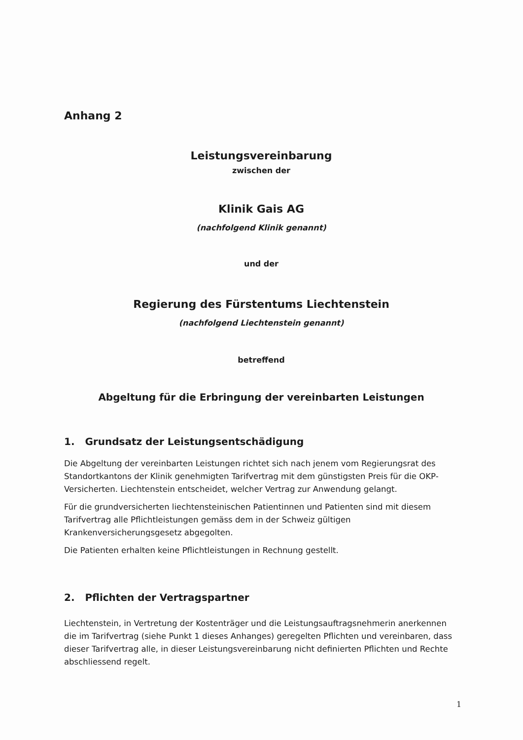Anhang 2
Leistungsvereinbarung
zwischen der
Klinik Gais AG
(nachfolgend Klinik genannt)
und der
Regierung des Fürstentums Liechtenstein
(nachfolgend Liechtenstein genannt)
betreffend
Abgeltung für die Erbringung der vereinbarten Leistungen
1. Grundsatz der Leistungsentschädigung
Die Abgeltung der vereinbarten Leistungen richtet sich nach jenem vom Regierungsrat des Standortkantons der Klinik genehmigten Tarifvertrag mit dem günstigsten Preis für die OKP-Versicherten. Liechtenstein entscheidet, welcher Vertrag zur Anwendung gelangt.
Für die grundversicherten liechtensteinischen Patientinnen und Patienten sind mit diesem Tarifvertrag alle Pflichtleistungen gemäss dem in der Schweiz gültigen Krankenversicherungsgesetz abgegolten.
Die Patienten erhalten keine Pflichtleistungen in Rechnung gestellt.
2. Pflichten der Vertragspartner
Liechtenstein, in Vertretung der Kostenträger und die Leistungsauftragsnehmerin anerkennen die im Tarifvertrag (siehe Punkt 1 dieses Anhanges) geregelten Pflichten und vereinbaren, dass dieser Tarifvertrag alle, in dieser Leistungsvereinbarung nicht definierten Pflichten und Rechte abschliessend regelt.
1